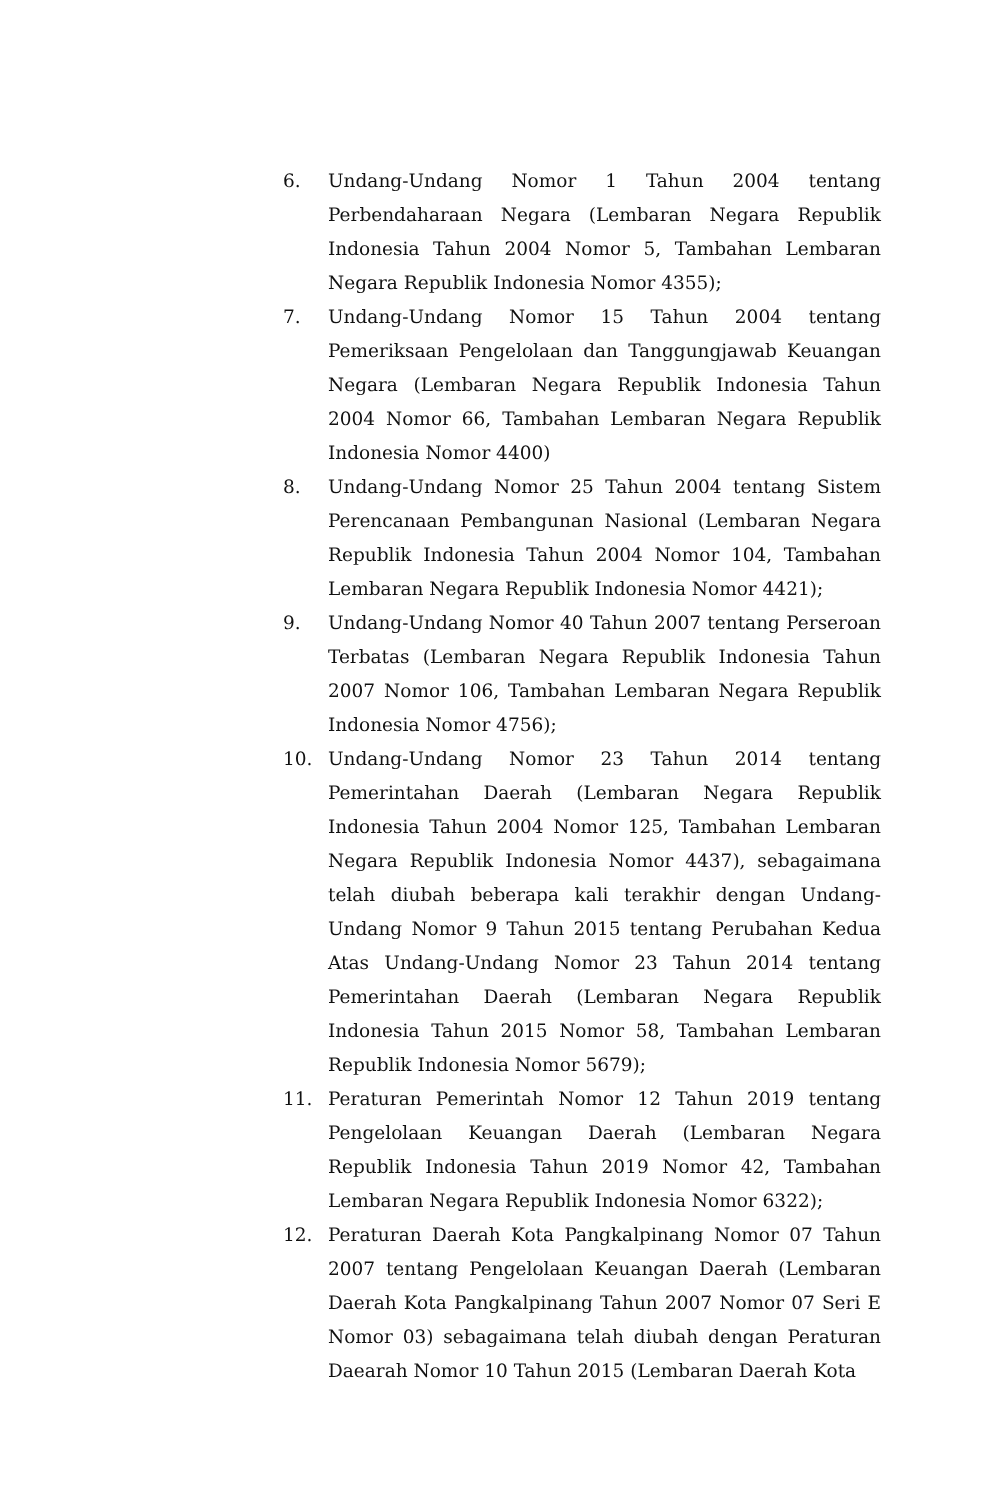6. Undang-Undang Nomor 1 Tahun 2004 tentang Perbendaharaan Negara (Lembaran Negara Republik Indonesia Tahun 2004 Nomor 5, Tambahan Lembaran Negara Republik Indonesia Nomor 4355);
7. Undang-Undang Nomor 15 Tahun 2004 tentang Pemeriksaan Pengelolaan dan Tanggungjawab Keuangan Negara (Lembaran Negara Republik Indonesia Tahun 2004 Nomor 66, Tambahan Lembaran Negara Republik Indonesia Nomor 4400)
8. Undang-Undang Nomor 25 Tahun 2004 tentang Sistem Perencanaan Pembangunan Nasional (Lembaran Negara Republik Indonesia Tahun 2004 Nomor 104, Tambahan Lembaran Negara Republik Indonesia Nomor 4421);
9. Undang-Undang Nomor 40 Tahun 2007 tentang Perseroan Terbatas (Lembaran Negara Republik Indonesia Tahun 2007 Nomor 106, Tambahan Lembaran Negara Republik Indonesia Nomor 4756);
10. Undang-Undang Nomor 23 Tahun 2014 tentang Pemerintahan Daerah (Lembaran Negara Republik Indonesia Tahun 2004 Nomor 125, Tambahan Lembaran Negara Republik Indonesia Nomor 4437), sebagaimana telah diubah beberapa kali terakhir dengan Undang-Undang Nomor 9 Tahun 2015 tentang Perubahan Kedua Atas Undang-Undang Nomor 23 Tahun 2014 tentang Pemerintahan Daerah (Lembaran Negara Republik Indonesia Tahun 2015 Nomor 58, Tambahan Lembaran Republik Indonesia Nomor 5679);
11. Peraturan Pemerintah Nomor 12 Tahun 2019 tentang Pengelolaan Keuangan Daerah (Lembaran Negara Republik Indonesia Tahun 2019 Nomor 42, Tambahan Lembaran Negara Republik Indonesia Nomor 6322);
12. Peraturan Daerah Kota Pangkalpinang Nomor 07 Tahun 2007 tentang Pengelolaan Keuangan Daerah (Lembaran Daerah Kota Pangkalpinang Tahun 2007 Nomor 07 Seri E Nomor 03) sebagaimana telah diubah dengan Peraturan Daearah Nomor 10 Tahun 2015 (Lembaran Daerah Kota